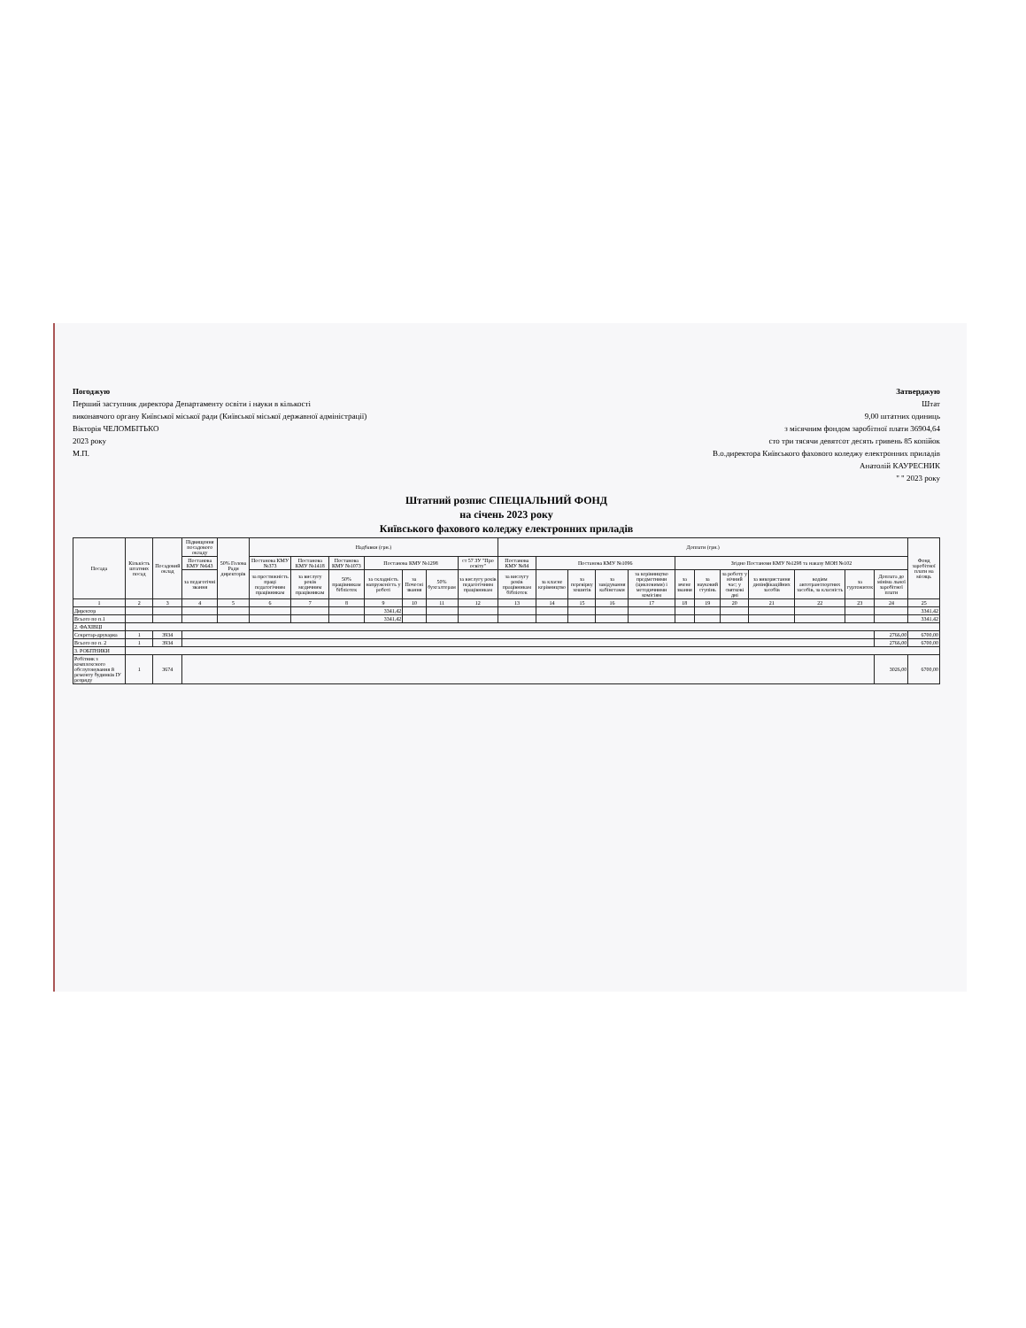Погоджую
Перший заступник директора Департаменту освіти і науки в кількості
виконавчого органу Київської міської ради (Київської міської державної адміністрації)
Вікторія ЧЕЛОМБІТЬКО
2023 року
М.П.
Затверджую
Штат
9,00 штатних одиниць
з місячним фондом заробітної плати 36904,64
сто три тясячи девятсот десять гривень 85 копійок
В.о.директора Київського фахового коледжу електронних приладів
Анатолій КАУРЕСНИК
" " 2023 року
Штатний розпис СПЕЦІАЛЬНИЙ ФОНД
на січень 2023 року
Київського фахового коледжу електронних приладів
| Посада | Кількість штатних посад | Посадовий оклад | Підвищення посадового окладу | 50% Голова Ради директорів | Надбавки (грн.) | | | | | | | Доплати (грн.) | | | | | | | | | | | | Фонд заробітної плати на місяць |
| --- | --- | --- | --- | --- | --- | --- | --- | --- | --- | --- | --- | --- | --- | --- | --- | --- | --- | --- | --- | --- | --- | --- | --- | --- |
| | | | Постанова КМУ №643 | | Постанова КМУ №373 | Постанова КМУ №1418 | Постанова КМУ №1073 | Постанова КМУ №1298 | | | ст 57 ЗУ "Про освіту" | Постанова КМУ №84 | Постанова КМУ №1096 | | | | Згідно Постанови КМУ №1298 та наказу МОН №102 | | | | | | | |
| | | | за педагогічні звання | | за престижність праці педагогічним працівникам | за вислугу років медичним працівникам | 50% працівникам бібліотек | за складність напруженість у роботі | за Почесні звання | 50% бухгалтерам | за вислугу років педагогічним працівникам | за вислугу років працівникам бібліотек | за класне керівництво | за перевірку зошитів | за завідування кабінетами | за керівництво предметними (цикловими) і методичними комісіям | за вчене звання | за науковий ступінь | за роботу у нічний час; у святкові дні | за використання дизінфікаційних засобів | водіям автотранспортних засобів, за класність | за гуртожиток | Доплата до мініма льної заробітної плати | |
| 1 | 2 | 3 | 4 | 5 | 6 | 7 | 8 | 9 | 10 | 11 | 12 | 13 | 14 | 15 | 16 | 17 | 18 | 19 | 20 | 21 | 22 | 23 | 24 | 25 |
| Директор | | | | | | | | 3341,42 | | | | | | | | | | | | | | | | 3341,42 |
| Всього по п.1 | | | | | | | | 3341,42 | | | | | | | | | | | | | | | | 3341,42 |
| 2. ФАХІВЦІ | | | | | | | | | | | | | | | | | | | | | | | | |
| Секретар-друкарка | 1 | 3934 | | | | | | | | | | | | | | | | | | | | | 2766,00 | 6700,00 |
| Всього по п. 2 | 1 | 3934 | | | | | | | | | | | | | | | | | | | | | 2766,00 | 6700,00 |
| 3. РОБІТНИКИ | | | | | | | | | | | | | | | | | | | | | | | | |
| Робітник з комплексного обслуговування й ремонту будинків ІУ розряду | 1 | 3674 | | | | | | | | | | | | | | | | | | | | | 3026,00 | 6700,00 |